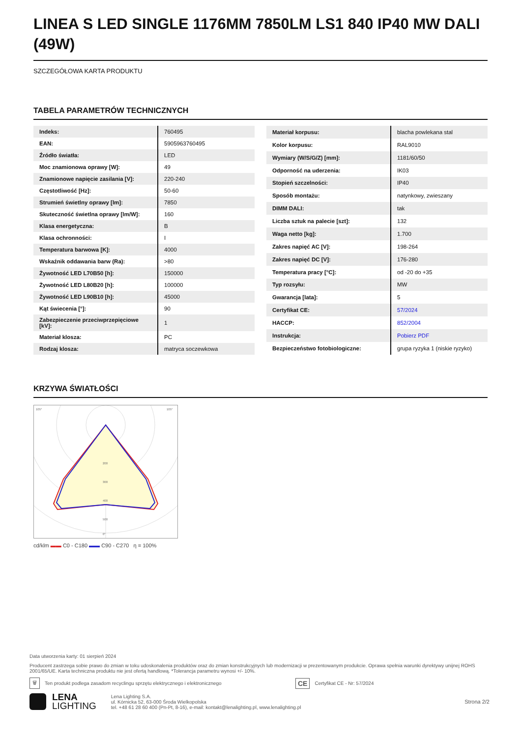LINEA S LED SINGLE 1176MM 7850LM LS1 840 IP40 MW DALI (49W)
SZCZEGÓŁOWA KARTA PRODUKTU
TABELA PARAMETRÓW TECHNICZNYCH
| Indeks: | 760495 |
| EAN: | 5905963760495 |
| Źródło światła: | LED |
| Moc znamionowa oprawy [W]: | 49 |
| Znamionowe napięcie zasilania [V]: | 220-240 |
| Częstotliwość [Hz]: | 50-60 |
| Strumień świetlny oprawy [lm]: | 7850 |
| Skuteczność świetlna oprawy [lm/W]: | 160 |
| Klasa energetyczna: | B |
| Klasa ochronności: | I |
| Temperatura barwowa [K]: | 4000 |
| Wskaźnik oddawania barw (Ra): | >80 |
| Żywotność LED L70B50 [h]: | 150000 |
| Żywotność LED L80B20 [h]: | 100000 |
| Żywotność LED L90B10 [h]: | 45000 |
| Kąt świecenia [°]: | 90 |
| Zabezpieczenie przeciwprzepięciowe [kV]: | 1 |
| Materiał klosza: | PC |
| Rodzaj klosza: | matryca soczewkowa |
| Materiał korpusu: | blacha powlekana stal |
| Kolor korpusu: | RAL9010 |
| Wymiary (W/S/G/Z) [mm]: | 1181/60/50 |
| Odporność na uderzenia: | IK03 |
| Stopień szczelności: | IP40 |
| Sposób montażu: | natynkowy, zwieszany |
| DIMM DALI: | tak |
| Liczba sztuk na palecie [szt]: | 132 |
| Waga netto [kg]: | 1.700 |
| Zakres napięć AC [V]: | 198-264 |
| Zakres napięć DC [V]: | 176-280 |
| Temperatura pracy [°C]: | od -20 do +35 |
| Typ rozsyłu: | MW |
| Gwarancja [lata]: | 5 |
| Certyfikat CE: | 57/2024 |
| HACCP: | 852/2004 |
| Instrukcja: | Pobierz PDF |
| Bezpieczeństwo fotobiologiczne: | grupa ryzyka 1 (niskie ryzyko) |
KRZYWA ŚWIATŁOŚCI
105°
105°
200
300
400
500
0°
cd/klm ▬▬ C0 - C180 ▬▬ C90 - C270 η = 100%
Data utworzenia karty: 01 sierpień 2024
Producent zastrzega sobie prawo do zmian w toku udoskonalenia produktów oraz do zmian konstrukcyjnych lub modernizacji w prezentowanym produkcie. Oprawa spełnia warunki dyrektywy unijnej ROHS 2001/65/UE. Karta techniczna produktu nie jest ofertą handlową. *Tolerancja parametru wynosi +/- 10%.
🗑 Ten produkt podlega zasadom recyclingu sprzętu elektrycznego i elektronicznego CE Certyfikat CE - Nr: 57/2024
LENA
LIGHTING
Lena Lighting S.A.
ul. Kórnicka 52, 63-000 Środa Wielkopolska
tel. +48 61 28 60 400 (Pn-Pt, 8-16), e-mail: kontakt@lenalighting.pl, www.lenalighting.pl
Strona 2/2